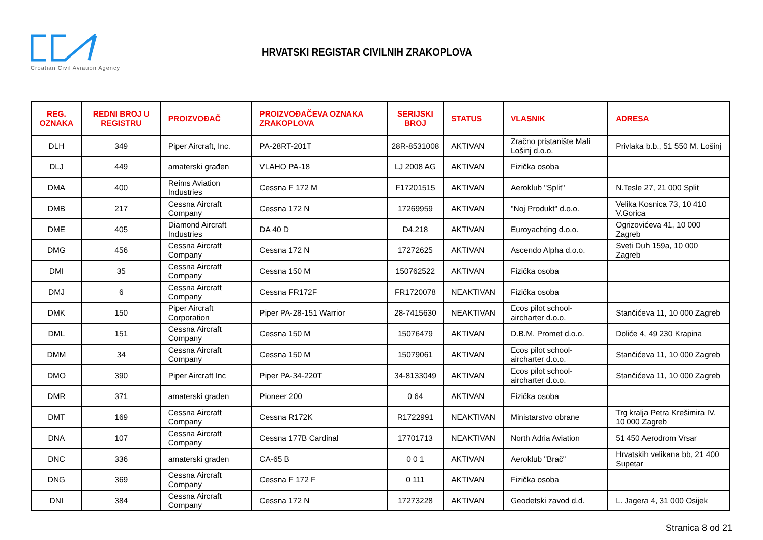Croatian Civil Aviation Agency
HRVATSKI REGISTAR CIVILNIH ZRAKOPLOVA
| REG. OZNAKA | REDNI BROJ U REGISTRU | PROIZVOĐAČ | PROIZVOĐAČEVA OZNAKA ZRAKOPLOVA | SERIJSKI BROJ | STATUS | VLASNIK | ADRESA |
| --- | --- | --- | --- | --- | --- | --- | --- |
| DLH | 349 | Piper Aircraft, Inc. | PA-28RT-201T | 28R-8531008 | AKTIVAN | Zračno pristanište Mali Lošinj d.o.o. | Privlaka b.b., 51 550 M. Lošinj |
| DLJ | 449 | amaterski građen | VLAHO PA-18 | LJ 2008 AG | AKTIVAN | Fizička osoba | |
| DMA | 400 | Reims Aviation Industries | Cessna F 172 M | F17201515 | AKTIVAN | Aeroklub "Split" | N.Tesle 27, 21 000 Split |
| DMB | 217 | Cessna Aircraft Company | Cessna 172 N | 17269959 | AKTIVAN | "Noj Produkt" d.o.o. | Velika Kosnica 73, 10 410 V.Gorica |
| DME | 405 | Diamond Aircraft Industries | DA 40 D | D4.218 | AKTIVAN | Euroyachting d.o.o. | Ogrizovićeva 41, 10 000 Zagreb |
| DMG | 456 | Cessna Aircraft Company | Cessna 172 N | 17272625 | AKTIVAN | Ascendo Alpha d.o.o. | Sveti Duh 159a, 10 000 Zagreb |
| DMI | 35 | Cessna Aircraft Company | Cessna 150 M | 150762522 | AKTIVAN | Fizička osoba | |
| DMJ | 6 | Cessna Aircraft Company | Cessna FR172F | FR1720078 | NEAKTIVAN | Fizička osoba | |
| DMK | 150 | Piper Aircraft Corporation | Piper PA-28-151 Warrior | 28-7415630 | NEAKTIVAN | Ecos pilot school-aircharter d.o.o. | Stančićeva 11, 10 000 Zagreb |
| DML | 151 | Cessna Aircraft Company | Cessna 150 M | 15076479 | AKTIVAN | D.B.M. Promet d.o.o. | Doliće 4, 49 230 Krapina |
| DMM | 34 | Cessna Aircraft Company | Cessna 150 M | 15079061 | AKTIVAN | Ecos pilot school-aircharter d.o.o. | Stančićeva 11, 10 000 Zagreb |
| DMO | 390 | Piper Aircraft Inc | Piper PA-34-220T | 34-8133049 | AKTIVAN | Ecos pilot school-aircharter d.o.o. | Stančićeva 11, 10 000 Zagreb |
| DMR | 371 | amaterski građen | Pioneer 200 | 0 64 | AKTIVAN | Fizička osoba | |
| DMT | 169 | Cessna Aircraft Company | Cessna R172K | R1722991 | NEAKTIVAN | Ministarstvo obrane | Trg kralja Petra Krešimira IV, 10 000 Zagreb |
| DNA | 107 | Cessna Aircraft Company | Cessna 177B Cardinal | 17701713 | NEAKTIVAN | North Adria Aviation | 51 450 Aerodrom Vrsar |
| DNC | 336 | amaterski građen | CA-65 B | 0 0 1 | AKTIVAN | Aeroklub "Brač" | Hrvatskih velikana bb, 21 400 Supetar |
| DNG | 369 | Cessna Aircraft Company | Cessna F 172 F | 0 111 | AKTIVAN | Fizička osoba | |
| DNI | 384 | Cessna Aircraft Company | Cessna 172 N | 17273228 | AKTIVAN | Geodetski zavod d.d. | L. Jagera 4, 31 000 Osijek |
Stranica 8 od 21